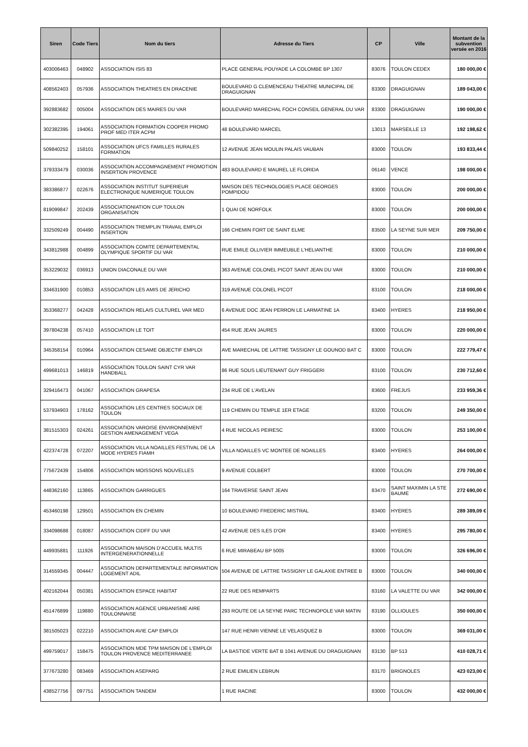| Siren | Code Tiers | Nom du tiers | Adresse du Tiers | CP | Ville | Montant de la subvention versée en 2016 |
| --- | --- | --- | --- | --- | --- | --- |
| 403006463 | 048902 | ASSOCIATION ISIS 83 | PLACE GENERAL POUYADE LA COLOMBE BP 1307 | 83076 | TOULON CEDEX | 180 000,00 € |
| 408562403 | 057936 | ASSOCIATION THEATRES EN DRACENIE | BOULEVARD G CLEMENCEAU THEATRE MUNICIPAL DE DRAGUIGNAN | 83300 | DRAGUIGNAN | 189 043,00 € |
| 392883682 | 005004 | ASSOCIATION DES MAIRES DU VAR | BOULEVARD MARECHAL FOCH CONSEIL GENERAL DU VAR | 83300 | DRAGUIGNAN | 190 000,00 € |
| 302382395 | 194061 | ASSOCIATION FORMATION COOPER PROMO PROF MED ITER ACPM | 48 BOULEVARD MARCEL | 13013 | MARSEILLE 13 | 192 198,62 € |
| 509840252 | 158101 | ASSOCIATION UFCS FAMILLES RURALES FORMATION | 12 AVENUE JEAN MOULIN PALAIS VAUBAN | 83000 | TOULON | 193 833,44 € |
| 379333479 | 030036 | ASSOCIATION ACCOMPAGNEMENT PROMOTION INSERTION PROVENCE | 483 BOULEVARD E MAUREL LE FLORIDA | 06140 | VENCE | 198 000,00 € |
| 383386877 | 022676 | ASSOCIATION INSTITUT SUPERIEUR ELECTRONIQUE NUMERIQUE TOULON | MAISON DES TECHNOLOGIES PLACE GEORGES POMPIDOU | 83000 | TOULON | 200 000,00 € |
| 819099847 | 202439 | ASSOCIATIONIATION CUP TOULON ORGANISATION | 1 QUAI DE NORFOLK | 83000 | TOULON | 200 000,00 € |
| 332509249 | 004490 | ASSOCIATION TREMPLIN TRAVAIL EMPLOI INSERTION | 166 CHEMIN FORT DE SAINT ELME | 83500 | LA SEYNE SUR MER | 209 750,00 € |
| 343812988 | 004899 | ASSOCIATION COMITE DEPARTEMENTAL OLYMPIQUE SPORTIF DU VAR | RUE EMILE OLLIVIER IMMEUBLE L'HELIANTHE | 83000 | TOULON | 210 000,00 € |
| 353229032 | 036913 | UNION DIACONALE DU VAR | 363 AVENUE COLONEL PICOT SAINT JEAN DU VAR | 83000 | TOULON | 210 000,00 € |
| 334631900 | 010853 | ASSOCIATION LES AMIS DE JERICHO | 319 AVENUE COLONEL PICOT | 83100 | TOULON | 218 000,00 € |
| 353368277 | 042428 | ASSOCIATION RELAIS CULTUREL VAR MED | 6 AVENUE DOC JEAN PERRON LE LARMATINE 1A | 83400 | HYERES | 218 950,00 € |
| 397804238 | 057410 | ASSOCIATION LE TOIT | 454 RUE JEAN JAURES | 83000 | TOULON | 220 000,00 € |
| 345358154 | 010964 | ASSOCIATION CESAME OBJECTIF EMPLOI | AVE MARECHAL DE LATTRE TASSIGNY LE GOUNOD BAT C | 83000 | TOULON | 222 779,47 € |
| 499681013 | 146819 | ASSOCIATION TOULON SAINT CYR VAR HANDBALL | 86 RUE SOUS LIEUTENANT GUY FRIGGERI | 83100 | TOULON | 230 712,60 € |
| 329416473 | 041067 | ASSOCIATION GRAPESA | 234 RUE DE L'AVELAN | 83600 | FREJUS | 233 959,36 € |
| 537934903 | 178162 | ASSOCIATION LES CENTRES SOCIAUX DE TOULON | 119 CHEMIN DU TEMPLE 1ER ETAGE | 83200 | TOULON | 249 350,00 € |
| 381515303 | 024261 | ASSOCIATION VAROISE ENVIRONNEMENT GESTION AMENAGEMENT VEGA | 4 RUE NICOLAS PEIRESC | 83000 | TOULON | 253 100,00 € |
| 422374728 | 072207 | ASSOCIATION VILLA NOAILLES FESTIVAL DE LA MODE HYERES FIAMH | VILLA NOAILLES VC MONTEE DE NOAILLES | 83400 | HYERES | 264 000,00 € |
| 775672439 | 154806 | ASSOCIATION MOISSONS NOUVELLES | 9 AVENUE COLBERT | 83000 | TOULON | 270 700,00 € |
| 448362160 | 113865 | ASSOCIATION GARRIGUES | 164 TRAVERSE SAINT JEAN | 83470 | SAINT MAXIMIN LA STE BAUME | 272 690,00 € |
| 453460198 | 129501 | ASSOCIATION EN CHEMIN | 10 BOULEVARD FREDERIC MISTRAL | 83400 | HYERES | 289 389,09 € |
| 334098688 | 018087 | ASSOCIATION CIDFF DU VAR | 42 AVENUE DES ILES D'OR | 83400 | HYERES | 295 780,00 € |
| 449935881 | 111926 | ASSOCIATION MAISON D'ACCUEIL MULTIS INTERGENERATIONNELLE | 6 RUE MIRABEAU BP 5005 | 83000 | TOULON | 326 696,00 € |
| 314559345 | 004447 | ASSOCIATION DEPARTEMENTALE INFORMATION LOGEMENT ADIL | 504 AVENUE DE LATTRE TASSIGNY LE GALAXIE ENTREE B | 83000 | TOULON | 340 000,00 € |
| 402162044 | 050381 | ASSOCIATION ESPACE HABITAT | 22 RUE DES REMPARTS | 83160 | LA VALETTE DU VAR | 342 000,00 € |
| 451476899 | 119880 | ASSOCIATION AGENCE URBANISME AIRE TOULONNAISE | 293 ROUTE DE LA SEYNE PARC TECHNOPOLE VAR MATIN | 83190 | OLLIOULES | 350 000,00 € |
| 381505023 | 022210 | ASSOCIATION AVIE CAP EMPLOI | 147 RUE HENRI VIENNE LE VELASQUEZ B | 83000 | TOULON | 369 031,00 € |
| 499759017 | 158475 | ASSOCIATION MDE TPM MAISON DE L'EMPLOI TOULON PROVENCE MEDITERRANEE | LA BASTIDE VERTE BAT B 1041 AVENUE DU DRAGUIGNAN | 83130 | BP 513 | 410 028,71 € |
| 377673280 | 083469 | ASSOCIATION ASEPARG | 2 RUE EMILIEN LEBRUN | 83170 | BRIGNOLES | 423 023,00 € |
| 438527756 | 097751 | ASSOCIATION TANDEM | 1 RUE RACINE | 83000 | TOULON | 432 000,00 € |